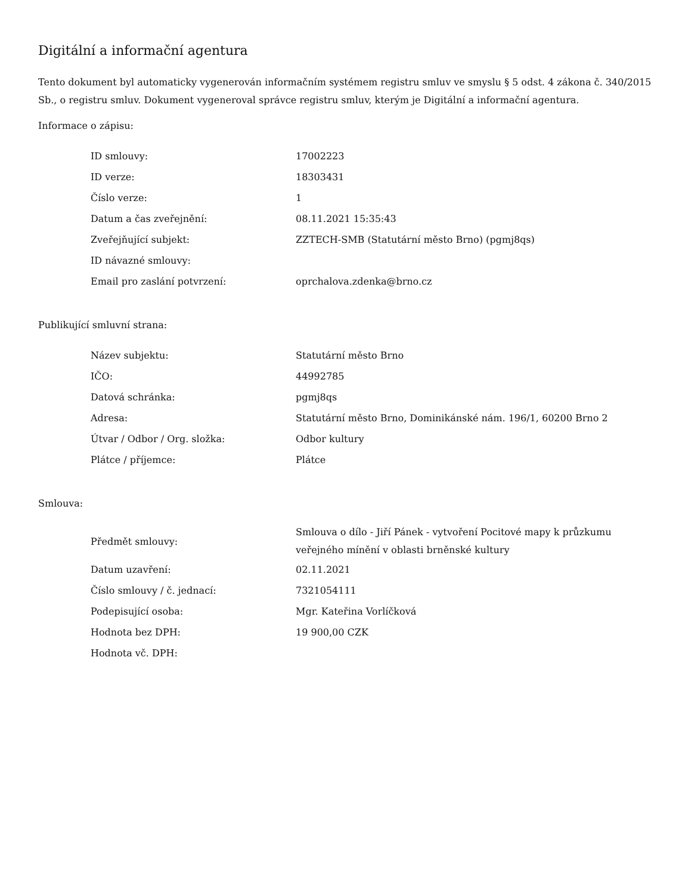Digitální a informační agentura
Tento dokument byl automaticky vygenerován informačním systémem registru smluv ve smyslu § 5 odst. 4 zákona č. 340/2015 Sb., o registru smluv. Dokument vygeneroval správce registru smluv, kterým je Digitální a informační agentura.
Informace o zápisu:
| ID smlouvy: | 17002223 |
| ID verze: | 18303431 |
| Číslo verze: | 1 |
| Datum a čas zveřejnění: | 08.11.2021 15:35:43 |
| Zveřejňující subjekt: | ZZTECH-SMB (Statutární město Brno) (pgmj8qs) |
| ID návazné smlouvy: | |
| Email pro zaslání potvrzení: | oprchalova.zdenka@brno.cz |
Publikující smluvní strana:
| Název subjektu: | Statutární město Brno |
| IČO: | 44992785 |
| Datová schránka: | pgmj8qs |
| Adresa: | Statutární město Brno, Dominikánské nám. 196/1, 60200 Brno 2 |
| Útvar / Odbor / Org. složka: | Odbor kultury |
| Plátce / příjemce: | Plátce |
Smlouva:
| Předmět smlouvy: | Smlouva o dílo - Jiří Pánek - vytvoření Pocitové mapy k průzkumu veřejného mínění v oblasti brněnské kultury |
| Datum uzavření: | 02.11.2021 |
| Číslo smlouvy / č. jednací: | 7321054111 |
| Podepisující osoba: | Mgr. Kateřina Vorlíčková |
| Hodnota bez DPH: | 19 900,00 CZK |
| Hodnota vč. DPH: | |